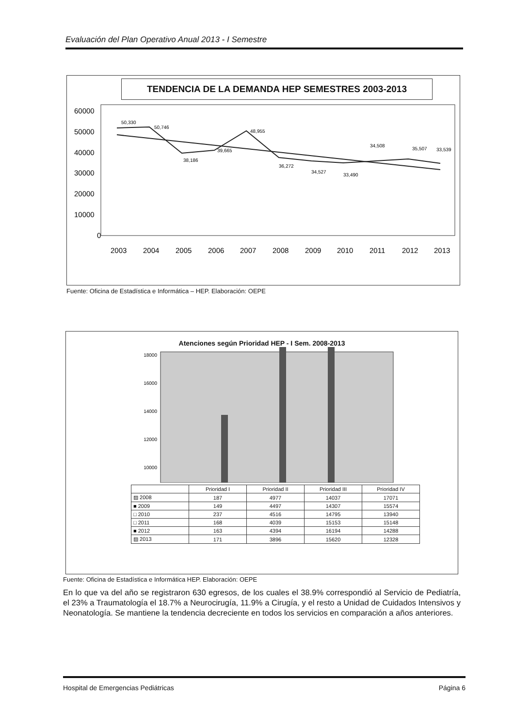Evaluación del Plan Operativo Anual 2013 - I Semestre
TENDENCIA DE LA DEMANDA HEP SEMESTRES 2003-2013
60000
50000
40000
30000
20000
10000
0
50,330
50,746
38,186
39,665
48,955
36,272
34,527
33,490
34,508
35,507
33,539
2003
2004
2005
2006
2007
2008
2009
2010
2011
2012
2013
Fuente: Oficina de Estadística e Informática – HEP. Elaboración: OEPE
Atenciones según Prioridad HEP - I Sem. 2008-2013
18000
16000
14000
12000
10000
| | Prioridad I | Prioridad II | Prioridad III | Prioridad IV |
| --- | --- | --- | --- | --- |
| ▨ 2008 | 187 | 4977 | 14037 | 17071 |
| ■ 2009 | 149 | 4497 | 14307 | 15574 |
| □ 2010 | 237 | 4516 | 14795 | 13940 |
| □ 2011 | 168 | 4039 | 15153 | 15148 |
| ■ 2012 | 163 | 4394 | 16194 | 14288 |
| ▨ 2013 | 171 | 3896 | 15620 | 12328 |
Fuente: Oficina de Estadística e Informática HEP. Elaboración: OEPE
En lo que va del año se registraron 630 egresos, de los cuales el 38.9% correspondió al Servicio de Pediatría, el 23% a Traumatología el 18.7% a Neurocirugía, 11.9% a Cirugía, y el resto a Unidad de Cuidados Intensivos y Neonatología. Se mantiene la tendencia decreciente en todos los servicios en comparación a años anteriores.
Hospital de Emergencias Pediátricas Página 6